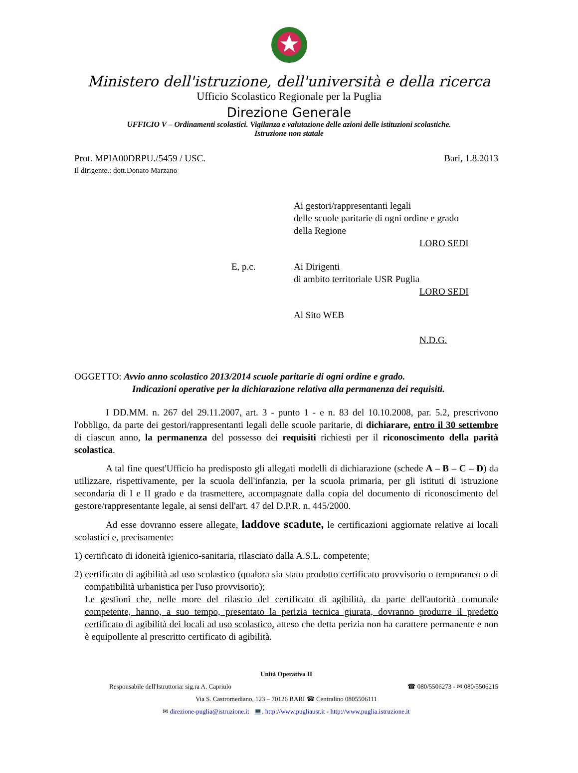Ministero dell'istruzione, dell'università e della ricerca
Ufficio Scolastico Regionale per la Puglia
Direzione Generale
UFFICIO V – Ordinamenti scolastici. Vigilanza e valutazione delle azioni delle istituzioni scolastiche.
Istruzione non statale
Prot. MPIA00DRPU./5459 / USC. Bari, 1.8.2013
Il dirigente.: dott.Donato Marzano
Ai gestori/rappresentanti legali
delle scuole paritarie di ogni ordine e grado
della Regione
LORO SEDI
E, p.c. Ai Dirigenti
di ambito territoriale USR Puglia
LORO SEDI
Al Sito WEB
N.D.G.
OGGETTO: Avvio anno scolastico 2013/2014 scuole paritarie di ogni ordine e grado.
Indicazioni operative per la dichiarazione relativa alla permanenza dei requisiti.
I DD.MM. n. 267 del 29.11.2007, art. 3 - punto 1 - e n. 83 del 10.10.2008, par. 5.2, prescrivono l'obbligo, da parte dei gestori/rappresentanti legali delle scuole paritarie, di dichiarare, entro il 30 settembre di ciascun anno, la permanenza del possesso dei requisiti richiesti per il riconoscimento della parità scolastica.
A tal fine quest'Ufficio ha predisposto gli allegati modelli di dichiarazione (schede A – B – C – D) da utilizzare, rispettivamente, per la scuola dell'infanzia, per la scuola primaria, per gli istituti di istruzione secondaria di I e II grado e da trasmettere, accompagnate dalla copia del documento di riconoscimento del gestore/rappresentante legale, ai sensi dell'art. 47 del D.P.R. n. 445/2000.
Ad esse dovranno essere allegate, laddove scadute, le certificazioni aggiornate relative ai locali scolastici e, precisamente:
1) certificato di idoneità igienico-sanitaria, rilasciato dalla A.S.L. competente;
2) certificato di agibilità ad uso scolastico (qualora sia stato prodotto certificato provvisorio o temporaneo o di compatibilità urbanistica per l'uso provvisorio);
Le gestioni che, nelle more del rilascio del certificato di agibilità, da parte dell'autorità comunale competente, hanno, a suo tempo, presentato la perizia tecnica giurata, dovranno produrre il predetto certificato di agibilità dei locali ad uso scolastico, atteso che detta perizia non ha carattere permanente e non è equipollente al prescritto certificato di agibilità.
Unità Operativa II
Responsabile dell'Istruttoria: sig.ra A. Capriulo ☎ 080/5506273 - ✉ 080/5506215
Via S. Castromediano, 123 – 70126 BARI ☎ Centralino 0805506111
✉ direzione-puglia@istruzione.it 💻. http://www.pugliausr.it - http://www.puglia.istruzione.it